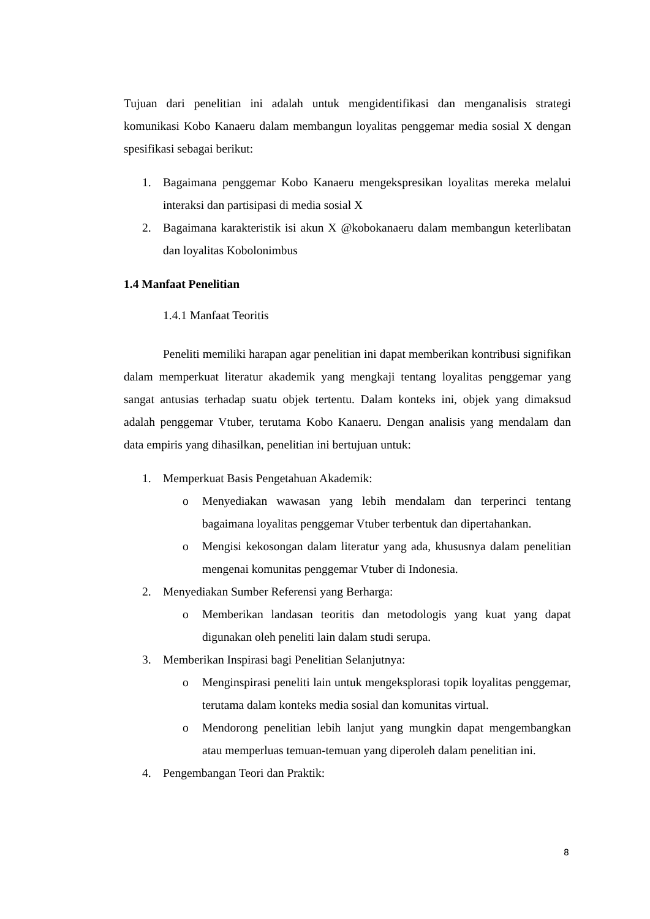Tujuan dari penelitian ini adalah untuk mengidentifikasi dan menganalisis strategi komunikasi Kobo Kanaeru dalam membangun loyalitas penggemar media sosial X dengan spesifikasi sebagai berikut:
1. Bagaimana penggemar Kobo Kanaeru mengekspresikan loyalitas mereka melalui interaksi dan partisipasi di media sosial X
2. Bagaimana karakteristik isi akun X @kobokanaeru dalam membangun keterlibatan dan loyalitas Kobolonimbus
1.4 Manfaat Penelitian
1.4.1 Manfaat Teoritis
Peneliti memiliki harapan agar penelitian ini dapat memberikan kontribusi signifikan dalam memperkuat literatur akademik yang mengkaji tentang loyalitas penggemar yang sangat antusias terhadap suatu objek tertentu. Dalam konteks ini, objek yang dimaksud adalah penggemar Vtuber, terutama Kobo Kanaeru. Dengan analisis yang mendalam dan data empiris yang dihasilkan, penelitian ini bertujuan untuk:
1. Memperkuat Basis Pengetahuan Akademik:
o Menyediakan wawasan yang lebih mendalam dan terperinci tentang bagaimana loyalitas penggemar Vtuber terbentuk dan dipertahankan.
o Mengisi kekosongan dalam literatur yang ada, khususnya dalam penelitian mengenai komunitas penggemar Vtuber di Indonesia.
2. Menyediakan Sumber Referensi yang Berharga:
o Memberikan landasan teoritis dan metodologis yang kuat yang dapat digunakan oleh peneliti lain dalam studi serupa.
3. Memberikan Inspirasi bagi Penelitian Selanjutnya:
o Menginspirasi peneliti lain untuk mengeksplorasi topik loyalitas penggemar, terutama dalam konteks media sosial dan komunitas virtual.
o Mendorong penelitian lebih lanjut yang mungkin dapat mengembangkan atau memperluas temuan-temuan yang diperoleh dalam penelitian ini.
4. Pengembangan Teori dan Praktik:
8